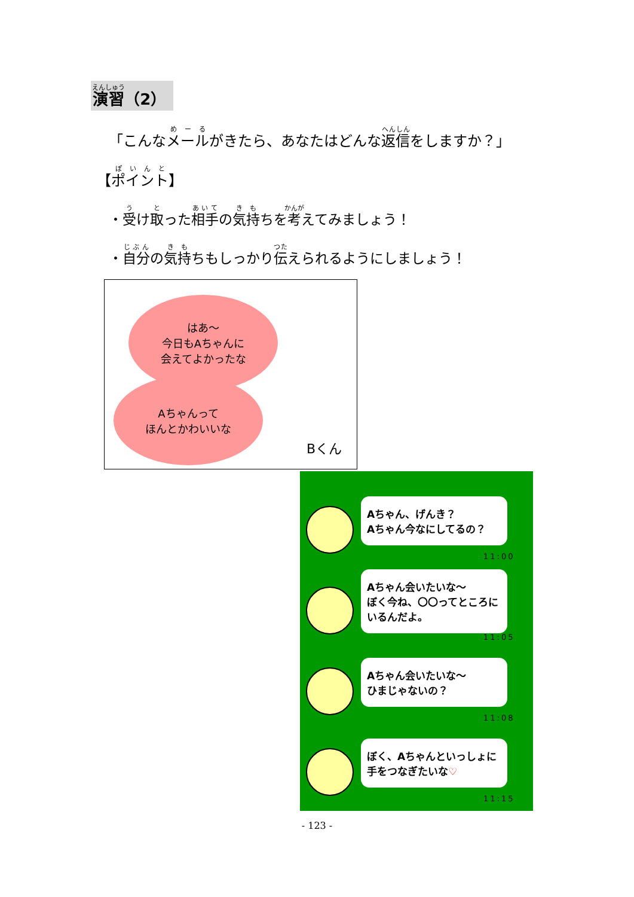演習（2）
「こんなメールがきたら、あなたはどんな返信をしますか？」
【ポイント】
・受け取った相手の気持ちを考えてみましょう！
・自分の気持ちもしっかり伝えられるようにしましょう！
はあ～
今日もAちゃんに
会えてよかったな
Aちゃんって
ほんとかわいいな
Bくん
Aちゃん、げんき？
Aちゃん今なにしてるの？
11:00
Aちゃん会いたいな～
ぼく今ね、〇〇ってところにいるんだよ。
11:05
Aちゃん会いたいな～
ひまじゃないの？
11:08
ぼく、Aちゃんといっしょに
手をつなぎたいな♡
11:15
- 123 -